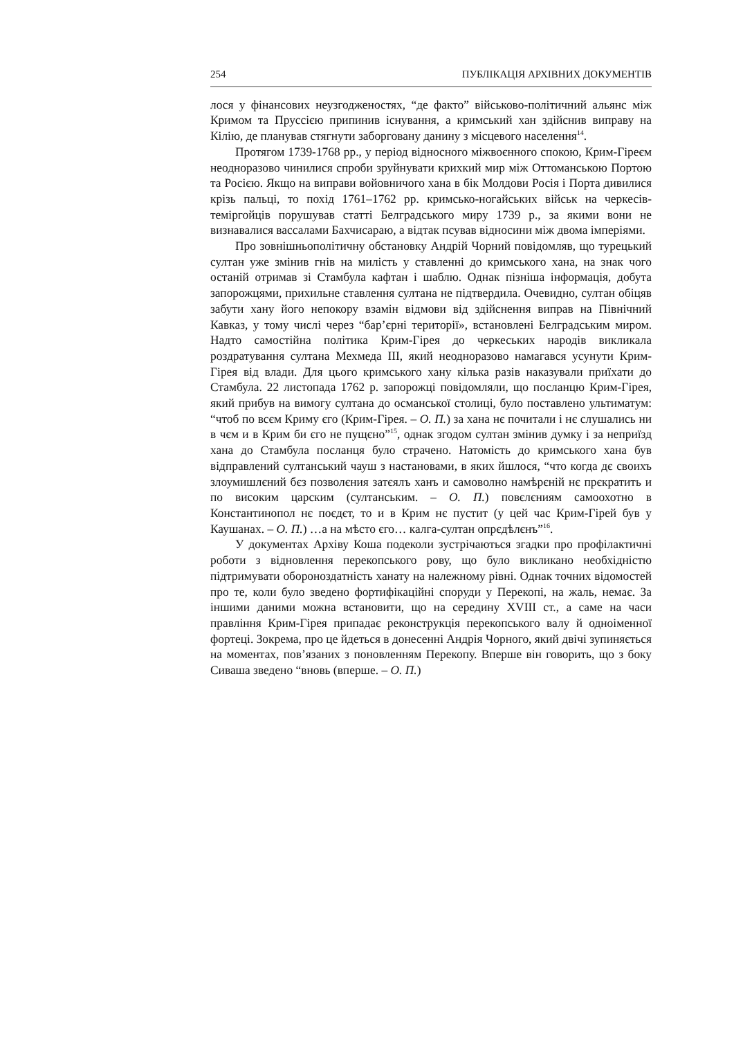254 ПУБЛІКАЦІЯ АРХІВНИХ ДОКУМЕНТІВ
лося у фінансових неузгодженостях, “де факто” військово-політичний альянс між Кримом та Пруссією припинив існування, а кримський хан здійснив виправу на Кілію, де планував стягнути заборговану данину з місцевого населення<sup>14</sup>.
Протягом 1739-1768 рр., у період відносного міжвоєнного спокою, Крим-Гіреєм неодноразово чинилися спроби зруйнувати крихкий мир між Оттоманською Портою та Росією. Якщо на виправи войовничого хана в бік Молдови Росія і Порта дивилися крізь пальці, то похід 1761–1762 рр. кримсько-ногайських військ на черкесів-теміргойців порушував статті Белградського миру 1739 р., за якими вони не визнавалися вассалами Бахчисараю, а відтак псував відносини між двома імперіями.
Про зовнішньополітичну обстановку Андрій Чорний повідомляв, що турецький султан уже змінив гнів на милість у ставленні до кримського хана, на знак чого останій отримав зі Стамбула кафтан і шаблю. Однак пізніша інформація, добута запорожцями, прихильне ставлення султана не підтвердила. Очевидно, султан обіцяв забути хану його непокору взамін відмови від здійснення виправ на Північний Кавказ, у тому числі через “бар’єрні території», встановлені Белградським миром. Надто самостійна політика Крим-Гірея до черкеських народів викликала роздратування султана Мехмеда III, який неодноразово намагався усунути Крим-Гірея від влади. Для цього кримського хану кілька разів наказували приїхати до Стамбула. 22 листопада 1762 р. запорожці повідомляли, що посланцю Крим-Гірея, який прибув на вимогу султана до османської столиці, було поставлено ультиматум: “чтоб по всєм Криму єго (Крим-Гірея. – О. П.) за хана нє почитали і нє слушались ни в чєм и в Крим би єго не пущєно”<sup>15</sup>, однак згодом султан змінив думку і за неприїзд хана до Стамбула посланця було страчено. Натомість до кримського хана був відправлений султанський чауш з настановами, в яких йшлося, “что когда дє своихъ злоумишлєний бєз позволєния затєялъ ханъ и самоволно намѣрєній нє прєкратить и по високим царским (султанським. – О. П.) повєлєниям самоохотно в Константинопол нє поєдєт, то и в Крим нє пустит (у цей час Крим-Гірей був у Каушанах. – О. П.) …а на мѣсто єго… калга-султан опрєдѣлєнъ”<sup>16</sup>.
У документах Архіву Коша подеколи зустрічаються згадки про профілактичні роботи з відновлення перекопського рову, що було викликано необхідністю підтримувати обороноздатність ханату на належному рівні. Однак точних відомостей про те, коли було зведено фортифікаційні споруди у Перекопі, на жаль, немає. За іншими даними можна встановити, що на середину XVIII ст., а саме на часи правління Крим-Гірея припадає реконструкція перекопського валу й одноіменної фортеці. Зокрема, про це йдеться в донесенні Андрія Чорного, який двічі зупиняється на моментах, пов’язаних з поновленням Перекопу. Вперше він говорить, що з боку Сиваша зведено “вновь (вперше. – О. П.)